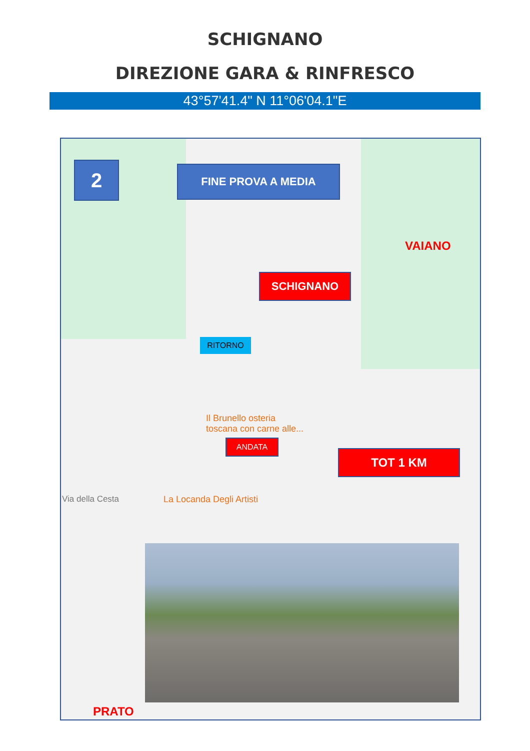SCHIGNANO
DIREZIONE GARA & RINFRESCO
43°57'41.4" N 11°06'04.1"E
2 FINE PROVA A MEDIA
VAIANO
SCHIGNANO
RITORNO
Il Brunello osteria
toscana con carne alle...
ANDATA
TOT 1 KM
Via della Cesta La Locanda Degli Artisti
PRATO